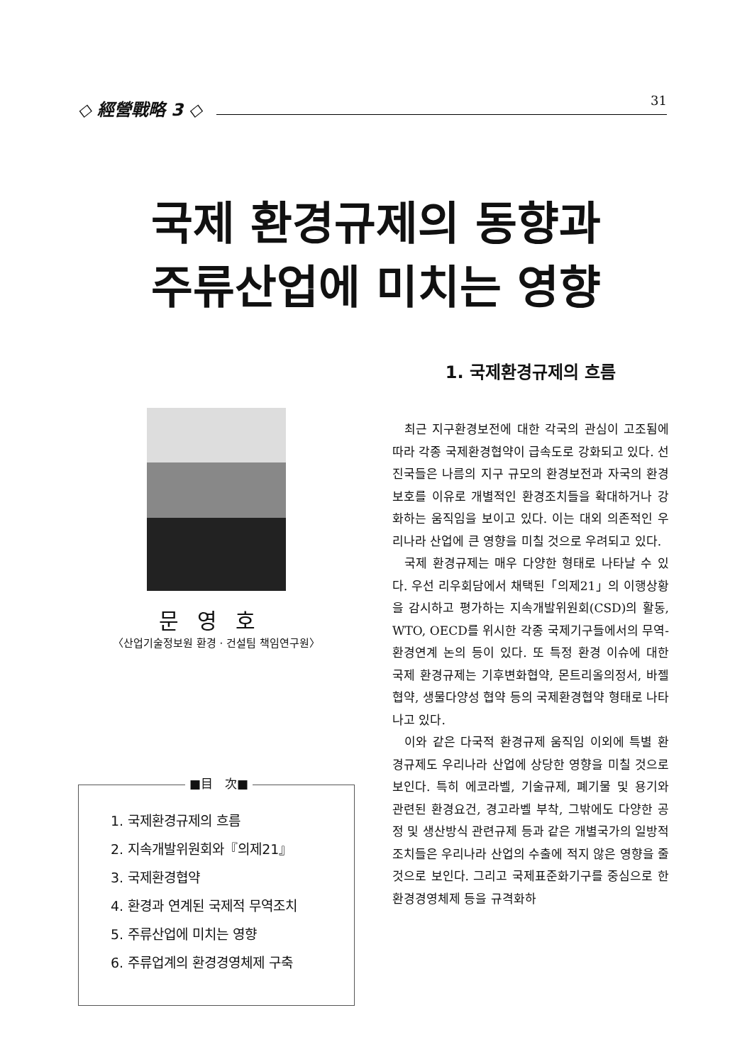◇ 經營戰略 3 ◇
31
국제 환경규제의 동향과
주류산업에 미치는 영향
문영호
〈산업기술정보원 환경 · 건설팀 책임연구원〉
■目　次■
1. 국제환경규제의 흐름
2. 지속개발위원회와『의제21』
3. 국제환경협약
4. 환경과 연계된 국제적 무역조치
5. 주류산업에 미치는 영향
6. 주류업계의 환경경영체제 구축
1. 국제환경규제의 흐름
최근 지구환경보전에 대한 각국의 관심이 고조됨에 따라 각종 국제환경협약이 급속도로 강화되고 있다. 선진국들은 나름의 지구 규모의 환경보전과 자국의 환경보호를 이유로 개별적인 환경조치들을 확대하거나 강화하는 움직임을 보이고 있다. 이는 대외 의존적인 우리나라 산업에 큰 영향을 미칠 것으로 우려되고 있다.
국제 환경규제는 매우 다양한 형태로 나타날 수 있다. 우선 리우회담에서 채택된「의제21」의 이행상황을 감시하고 평가하는 지속개발위원회(CSD)의 활동, WTO, OECD를 위시한 각종 국제기구들에서의 무역-환경연계 논의 등이 있다. 또 특정 환경 이슈에 대한 국제 환경규제는 기후변화협약, 몬트리올의정서, 바젤협약, 생물다양성 협약 등의 국제환경협약 형태로 나타나고 있다.
이와 같은 다국적 환경규제 움직임 이외에 특별 환경규제도 우리나라 산업에 상당한 영향을 미칠 것으로 보인다. 특히 에코라벨, 기술규제, 폐기물 및 용기와 관련된 환경요건, 경고라벨 부착, 그밖에도 다양한 공정 및 생산방식 관련규제 등과 같은 개별국가의 일방적 조치들은 우리나라 산업의 수출에 적지 않은 영향을 줄 것으로 보인다. 그리고 국제표준화기구를 중심으로 한 환경경영체제 등을 규격화하